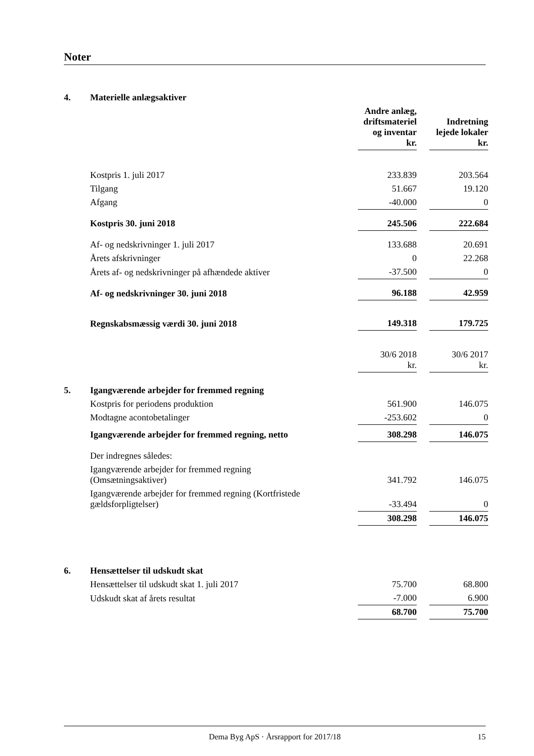Noter
| 4. | Materielle anlægsaktiver | | | |
| | | Andre anlæg, driftsmateriel og inventar kr. | | Indretning lejede lokaler kr. |
| | Kostpris 1. juli 2017 | 233.839 | | 203.564 |
| | Tilgang | 51.667 | | 19.120 |
| | Afgang | -40.000 | | 0 |
| | Kostpris 30. juni 2018 | 245.506 | | 222.684 |
| | Af- og nedskrivninger 1. juli 2017 | 133.688 | | 20.691 |
| | Årets afskrivninger | 0 | | 22.268 |
| | Årets af- og nedskrivninger på afhændede aktiver | -37.500 | | 0 |
| | Af- og nedskrivninger 30. juni 2018 | 96.188 | | 42.959 |
| | Regnskabsmæssig værdi 30. juni 2018 | 149.318 | | 179.725 |
| | | 30/6 2018 kr. | | 30/6 2017 kr. |
| 5. | Igangværende arbejder for fremmed regning | | | |
| | Kostpris for periodens produktion | 561.900 | | 146.075 |
| | Modtagne acontobetalinger | -253.602 | | 0 |
| | Igangværende arbejder for fremmed regning, netto | 308.298 | | 146.075 |
| | Der indregnes således: | | | |
| | Igangværende arbejder for fremmed regning (Omsætningsaktiver) | 341.792 | | 146.075 |
| | Igangværende arbejder for fremmed regning (Kortfristede gældsforpligtelser) | -33.494 | | 0 |
| | | 308.298 | | 146.075 |
| 6. | Hensættelser til udskudt skat | | | |
| | Hensættelser til udskudt skat 1. juli 2017 | 75.700 | | 68.800 |
| | Udskudt skat af årets resultat | -7.000 | | 6.900 |
| | | 68.700 | | 75.700 |
Dema Byg ApS · Årsrapport for 2017/18 15